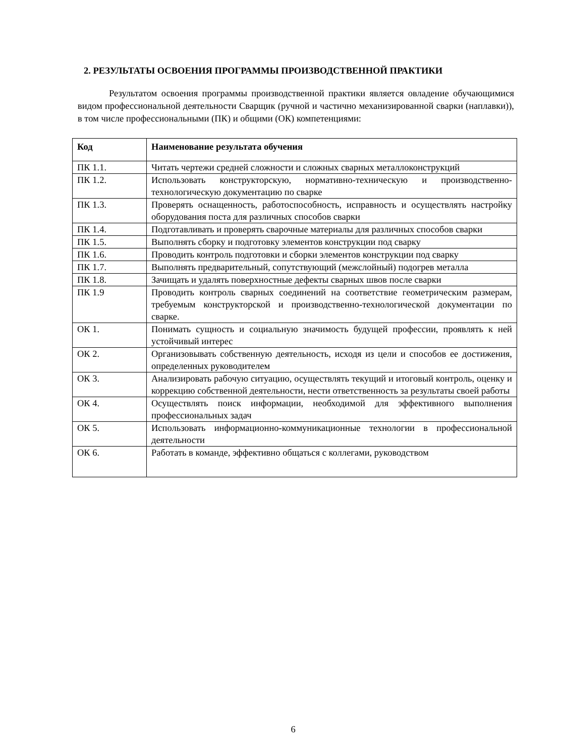2. РЕЗУЛЬТАТЫ ОСВОЕНИЯ ПРОГРАММЫ ПРОИЗВОДСТВЕННОЙ ПРАКТИКИ
Результатом освоения программы производственной практики является овладение обучающимися видом профессиональной деятельности Сварщик (ручной и частично механизированной сварки (наплавки)), в том числе профессиональными (ПК) и общими (ОК) компетенциями:
| Код | Наименование результата обучения |
| --- | --- |
| ПК 1.1. | Читать чертежи средней сложности и сложных сварных металлоконструкций |
| ПК 1.2. | Использовать конструкторскую, нормативно-техническую и производственно-технологическую документацию по сварке |
| ПК 1.3. | Проверять оснащенность, работоспособность, исправность и осуществлять настройку оборудования поста для различных способов сварки |
| ПК 1.4. | Подготавливать и проверять сварочные материалы для различных способов сварки |
| ПК 1.5. | Выполнять сборку и подготовку элементов конструкции под сварку |
| ПК 1.6. | Проводить контроль подготовки и сборки элементов конструкции под сварку |
| ПК 1.7. | Выполнять предварительный, сопутствующий (межслойный) подогрев металла |
| ПК 1.8. | Зачищать и удалять поверхностные дефекты сварных швов после сварки |
| ПК 1.9 | Проводить контроль сварных соединений на соответствие геометрическим размерам, требуемым конструкторской и производственно-технологической документации по сварке. |
| ОК 1. | Понимать сущность и социальную значимость будущей профессии, проявлять к ней устойчивый интерес |
| ОК 2. | Организовывать собственную деятельность, исходя из цели и способов ее достижения, определенных руководителем |
| ОК 3. | Анализировать рабочую ситуацию, осуществлять текущий и итоговый контроль, оценку и коррекцию собственной деятельности, нести ответственность за результаты своей работы |
| ОК 4. | Осуществлять поиск информации, необходимой для эффективного выполнения профессиональных задач |
| ОК 5. | Использовать информационно-коммуникационные технологии в профессиональной деятельности |
| ОК 6. | Работать в команде, эффективно общаться с коллегами, руководством |
6